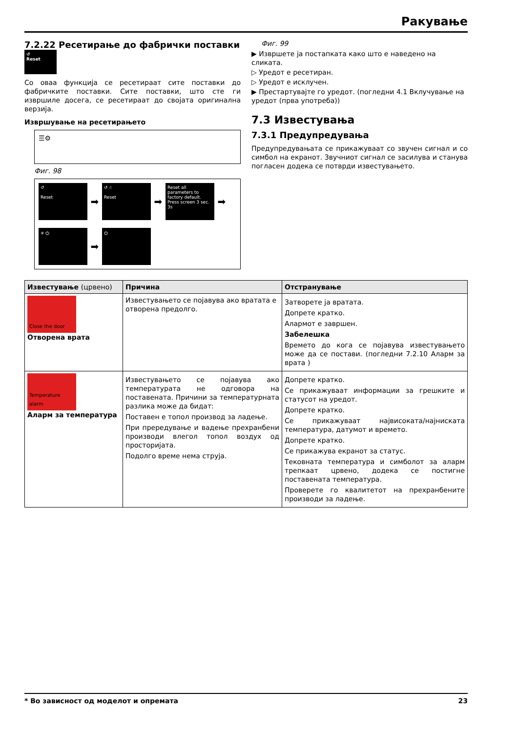Ракување
7.2.22 Ресетирање до фабрички поставки ↺
Reset
Со оваа функција се ресетираат сите поставки до фабричките поставки. Сите поставки, што сте ги извршиле досега, се ресетираат до својата оригинална верзија.
Извршување на ресетирањето
☰⚙
Фиг. 98
↺
Reset ➡ ↺ ☝
Reset ➡ Reset all parameters to factory default. Press screen 3 sec. 3s ➡
✳ ⏻ ➡ ⏻
Фиг. 99
▶ Извршете ја постапката како што е наведено на сликата.
▷ Уредот е ресетиран.
▷ Уредот е исклучен.
▶ Престартувајте го уредот. (погледни 4.1 Вклучување на уредот (прва употреба))
7.3 Известувања
7.3.1 Предупредувања
Предупредувањата се прикажуваат со звучен сигнал и со симбол на екранот. Звучниот сигнал се засилува и станува погласен додека се потврди известувањето.
| Известување (црвено) | Причина | Отстранување |
| --- | --- | --- |
| Close the door Отворена врата | Известувањето се појавува ако вратата е отворена предолго. | Затворете ја вратата. Допрете кратко. Алармот е завршен. Забелешка Времето до кога се појавува известувањето може да се постави. (погледни 7.2.10 Аларм за врата ) |
| Temperature alarm Аларм за температура | Известувањето се појавува ако температурата не одговора на поставената. Причини за температурната разлика може да бидат: Поставен е топол производ за ладење. При прередување и вадење прехранбени производи влегол топол воздух од просторијата. Подолго време нема струја. | Допрете кратко. Се прикажуваат информации за грешките и статусот на уредот. Допрете кратко. Се прикажуваат највисоката/најниската температура, датумот и времето. Допрете кратко. Се прикажува екранот за статус. Тековната температура и симболот за аларм трепкаат црвено, додека се постигне поставената температура. Проверете го квалитетот на прехранбените производи за ладење. |
* Во зависност од моделот и опремата 23